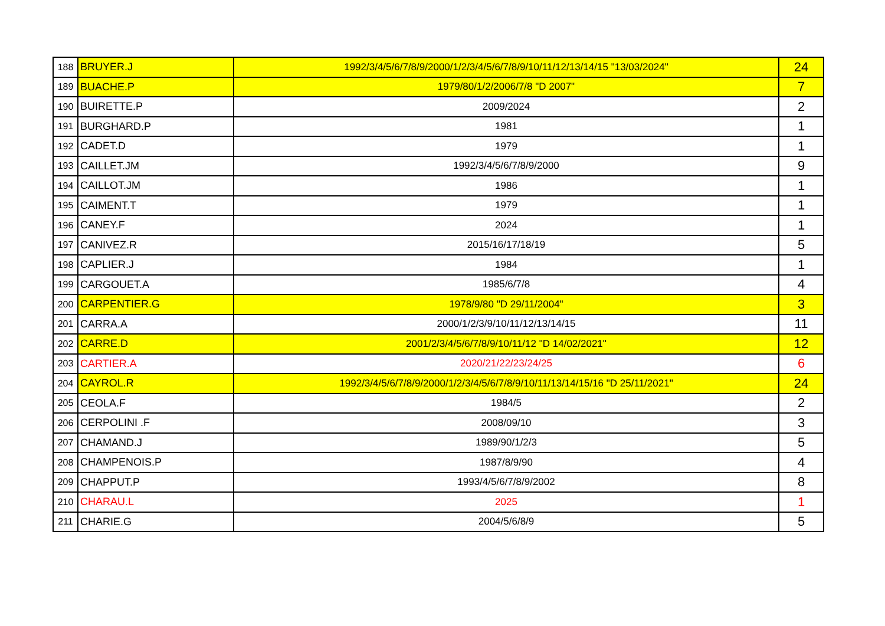| 188 | BRUYER.J | 1992/3/4/5/6/7/8/9/2000/1/2/3/4/5/6/7/8/9/10/11/12/13/14/15 "13/03/2024" | 24 |
| 189 | BUACHE.P | 1979/80/1/2/2006/7/8 "D 2007" | 7 |
| 190 | BUIRETTE.P | 2009/2024 | 2 |
| 191 | BURGHARD.P | 1981 | 1 |
| 192 | CADET.D | 1979 | 1 |
| 193 | CAILLET.JM | 1992/3/4/5/6/7/8/9/2000 | 9 |
| 194 | CAILLOT.JM | 1986 | 1 |
| 195 | CAIMENT.T | 1979 | 1 |
| 196 | CANEY.F | 2024 | 1 |
| 197 | CANIVEZ.R | 2015/16/17/18/19 | 5 |
| 198 | CAPLIER.J | 1984 | 1 |
| 199 | CARGOUET.A | 1985/6/7/8 | 4 |
| 200 | CARPENTIER.G | 1978/9/80 "D 29/11/2004" | 3 |
| 201 | CARRA.A | 2000/1/2/3/9/10/11/12/13/14/15 | 11 |
| 202 | CARRE.D | 2001/2/3/4/5/6/7/8/9/10/11/12 "D 14/02/2021" | 12 |
| 203 | CARTIER.A | 2020/21/22/23/24/25 | 6 |
| 204 | CAYROL.R | 1992/3/4/5/6/7/8/9/2000/1/2/3/4/5/6/7/8/9/10/11/13/14/15/16 "D 25/11/2021" | 24 |
| 205 | CEOLA.F | 1984/5 | 2 |
| 206 | CERPOLINI .F | 2008/09/10 | 3 |
| 207 | CHAMAND.J | 1989/90/1/2/3 | 5 |
| 208 | CHAMPENOIS.P | 1987/8/9/90 | 4 |
| 209 | CHAPPUT.P | 1993/4/5/6/7/8/9/2002 | 8 |
| 210 | CHARAU.L | 2025 | 1 |
| 211 | CHARIE.G | 2004/5/6/8/9 | 5 |